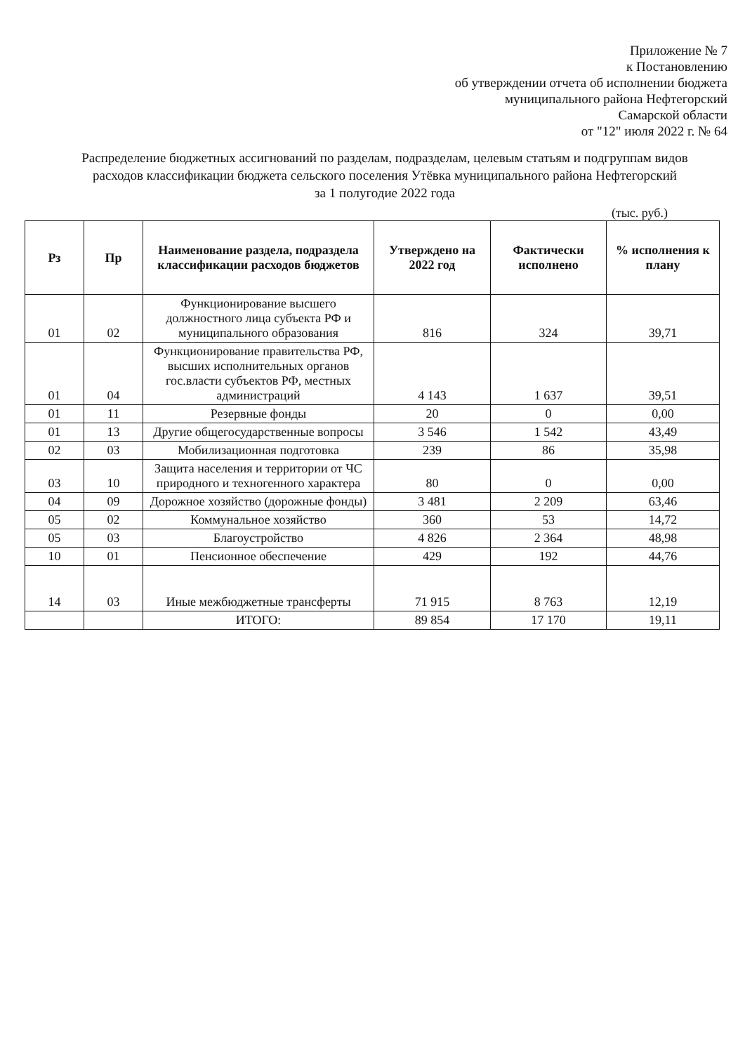Приложение № 7
к Постановлению
об утверждении отчета об исполнении бюджета
муниципального района Нефтегорский
Самарской области
от "12" июля 2022 г. № 64
Распределение бюджетных ассигнований по разделам, подразделам, целевым статьям и подгруппам видов расходов классификации бюджета сельского поселения Утёвка муниципального района Нефтегорский
за 1 полугодие 2022 года
(тыс. руб.)
| Рз | Пр | Наименование раздела, подраздела классификации расходов бюджетов | Утверждено на 2022 год | Фактически исполнено | % исполнения к плану |
| --- | --- | --- | --- | --- | --- |
| 01 | 02 | Функционирование высшего должностного лица субъекта РФ и муниципального образования | 816 | 324 | 39,71 |
| 01 | 04 | Функционирование правительства РФ, высших исполнительных органов гос.власти субъектов РФ, местных администраций | 4 143 | 1 637 | 39,51 |
| 01 | 11 | Резервные фонды | 20 | 0 | 0,00 |
| 01 | 13 | Другие общегосударственные вопросы | 3 546 | 1 542 | 43,49 |
| 02 | 03 | Мобилизационная подготовка | 239 | 86 | 35,98 |
| 03 | 10 | Защита населения и территории от ЧС природного и техногенного характера | 80 | 0 | 0,00 |
| 04 | 09 | Дорожное хозяйство (дорожные фонды) | 3 481 | 2 209 | 63,46 |
| 05 | 02 | Коммунальное хозяйство | 360 | 53 | 14,72 |
| 05 | 03 | Благоустройство | 4 826 | 2 364 | 48,98 |
| 10 | 01 | Пенсионное обеспечение | 429 | 192 | 44,76 |
| 14 | 03 | Иные межбюджетные трансферты | 71 915 | 8 763 | 12,19 |
| | | ИТОГО: | 89 854 | 17 170 | 19,11 |